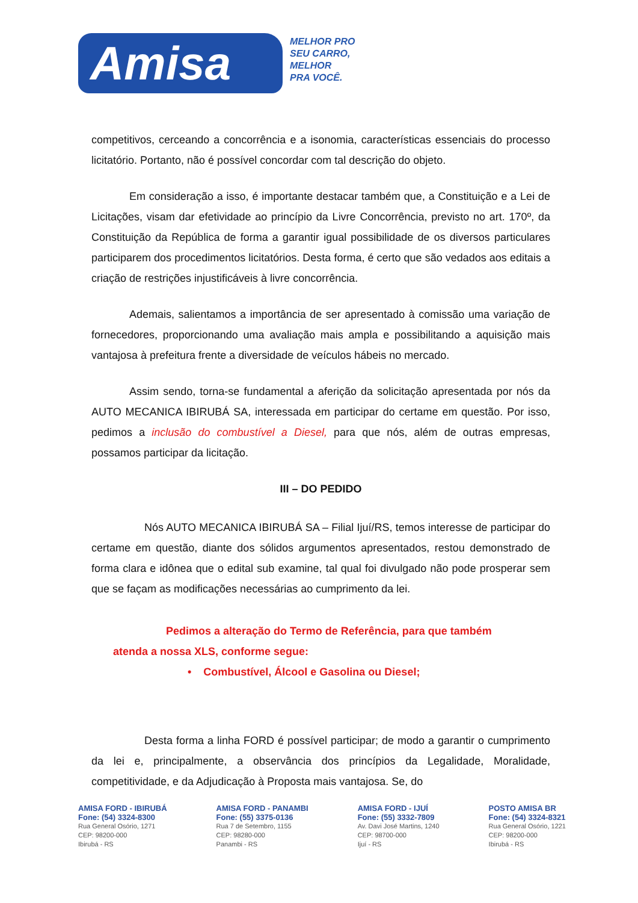Amisa
MELHOR PRO
SEU CARRO,
MELHOR
PRA VOCÊ.
competitivos, cerceando a concorrência e a isonomia, características essenciais do processo licitatório. Portanto, não é possível concordar com tal descrição do objeto.
Em consideração a isso, é importante destacar também que, a Constituição e a Lei de Licitações, visam dar efetividade ao princípio da Livre Concorrência, previsto no art. 170º, da Constituição da República de forma a garantir igual possibilidade de os diversos particulares participarem dos procedimentos licitatórios. Desta forma, é certo que são vedados aos editais a criação de restrições injustificáveis à livre concorrência.
Ademais, salientamos a importância de ser apresentado à comissão uma variação de fornecedores, proporcionando uma avaliação mais ampla e possibilitando a aquisição mais vantajosa à prefeitura frente a diversidade de veículos hábeis no mercado.
Assim sendo, torna-se fundamental a aferição da solicitação apresentada por nós da AUTO MECANICA IBIRUBÁ SA, interessada em participar do certame em questão. Por isso, pedimos a inclusão do combustível a Diesel, para que nós, além de outras empresas, possamos participar da licitação.
III – DO PEDIDO
Nós AUTO MECANICA IBIRUBÁ SA – Filial Ijuí/RS, temos interesse de participar do certame em questão, diante dos sólidos argumentos apresentados, restou demonstrado de forma clara e idônea que o edital sub examine, tal qual foi divulgado não pode prosperar sem que se façam as modificações necessárias ao cumprimento da lei.
Pedimos a alteração do Termo de Referência, para que também atenda a nossa XLS, conforme segue:
• Combustível, Álcool e Gasolina ou Diesel;
Desta forma a linha FORD é possível participar; de modo a garantir o cumprimento da lei e, principalmente, a observância dos princípios da Legalidade, Moralidade, competitividade, e da Adjudicação à Proposta mais vantajosa. Se, do
AMISA FORD - IBIRUBÁ
Fone: (54) 3324-8300
Rua General Osório, 1271
CEP: 98200-000
Ibirubá - RS
AMISA FORD - PANAMBI
Fone: (55) 3375-0136
Rua 7 de Setembro, 1155
CEP: 98280-000
Panambi - RS
AMISA FORD - IJUÍ
Fone: (55) 3332-7809
Av. Davi José Martins, 1240
CEP: 98700-000
Ijuí - RS
POSTO AMISA BR
Fone: (54) 3324-8321
Rua General Osório, 1221
CEP: 98200-000
Ibirubá - RS